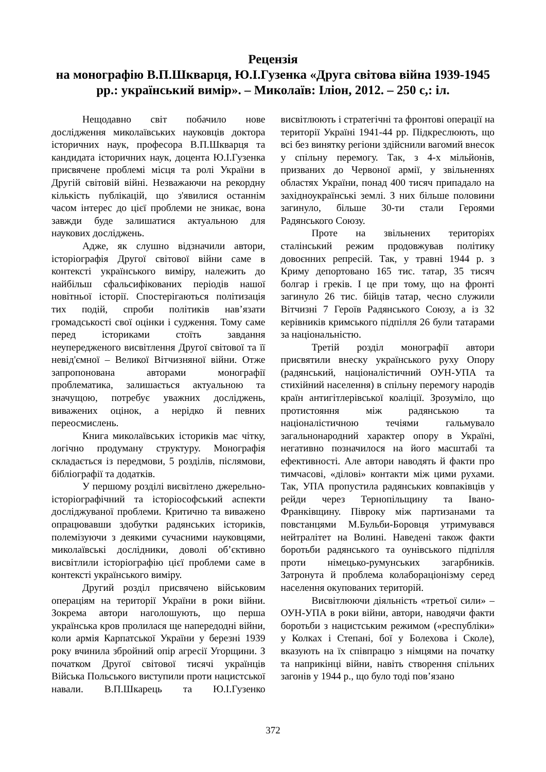Рецензія
на монографію В.П.Шкварця, Ю.І.Гузенка «Друга світова війна 1939-1945 рр.: український вимір». – Миколаїв: Іліон, 2012. – 250 с,: іл.
Нещодавно світ побачило нове дослідження миколаївських науковців доктора історичних наук, професора В.П.Шкварця та кандидата історичних наук, доцента Ю.І.Гузенка присвячене проблемі місця та ролі України в Другій світовій війні. Незважаючи на рекордну кількість публікацій, що з'явилися останнім часом інтерес до цієї проблеми не зникає, вона завжди буде залишатися актуальною для наукових досліджень.
Адже, як слушно відзначили автори, історіографія Другої світової війни саме в контексті українського виміру, належить до найбільш сфальсифікованих періодів нашої новітньої історії. Спостерігаються політизація тих подій, спроби політиків нав’язати громадськості свої оцінки і судження. Тому саме перед істориками стоїть завдання неупередженого висвітлення Другої світової та її невід'ємної – Великої Вітчизняної війни. Отже запропонована авторами монографії проблематика, залишається актуальною та значущою, потребує уважних досліджень, виважених оцінок, а нерідко й певних переосмислень.
Книга миколаївських істориків має чітку, логічно продуману структуру. Монографія складається із передмови, 5 розділів, післямови, бібліографії та додатків.
У першому розділі висвітлено джерельно-історіографічний та історіософський аспекти досліджуваної проблеми. Критично та виважено опрацювавши здобутки радянських істориків, полемізуючи з деякими сучасними науковцями, миколаївські дослідники, доволі об’єктивно висвітлили історіографію цієї проблеми саме в контексті українського виміру.
Другий розділ присвячено військовим операціям на території України в роки війни. Зокрема автори наголошують, що перша українська кров пролилася ще напередодні війни, коли армія Карпатської України у березні 1939 року вчинила збройний опір агресії Угорщини. З початком Другої світової тисячі українців Війська Польського виступили проти нацистської навали. В.П.Шкарець та Ю.І.Гузенко висвітлюють і стратегічні та фронтові операції на території Україні 1941-44 рр. Підкреслюють, що всі без винятку регіони здійснили вагомий внесок у спільну перемогу. Так, з 4-х мільйонів, призваних до Червоної армії, у звільненнях областях України, понад 400 тисяч припадало на західноукраїнські землі. З них більше половини загинуло, більше 30-ти стали Героями Радянського Союзу.
Проте на звільнених територіях сталінський режим продовжував політику довоєнних репресій. Так, у травні 1944 р. з Криму депортовано 165 тис. татар, 35 тисяч болгар і греків. І це при тому, що на фронті загинуло 26 тис. бійців татар, чесно служили Вітчизні 7 Героїв Радянського Союзу, а із 32 керівників кримського підпілля 26 були татарами за національністю.
Третій розділ монографії автори присвятили внеску українського руху Опору (радянський, націоналістичний ОУН-УПА та стихійний населення) в спільну перемогу народів країн антигітлерівської коаліції. Зрозуміло, що протистояння між радянською та націоналістичною течіями гальмувало загальнонародний характер опору в Україні, негативно позначилося на його масштабі та ефективності. Але автори наводять й факти про тимчасові, «ділові» контакти між цими рухами. Так, УПА пропустила радянських ковпаківців у рейди через Тернопільщину та Івано-Франківщину. Півроку між партизанами та повстанцями М.Бульби-Боровця утримувався нейтралітет на Волині. Наведені також факти боротьби радянського та оунівського підпілля проти німецько-румунських загарбників. Затронута й проблема колабораціонізму серед населення окупованих територій.
Висвітлюючи діяльність «третьої сили» – ОУН-УПА в роки війни, автори, наводячи факти боротьби з нацистським режимом («республіки» у Колках і Степані, бої у Болехова і Сколе), вказують на їх співпрацю з німцями на початку та наприкінці війни, навіть створення спільних загонів у 1944 р., що було тоді пов’язано
372